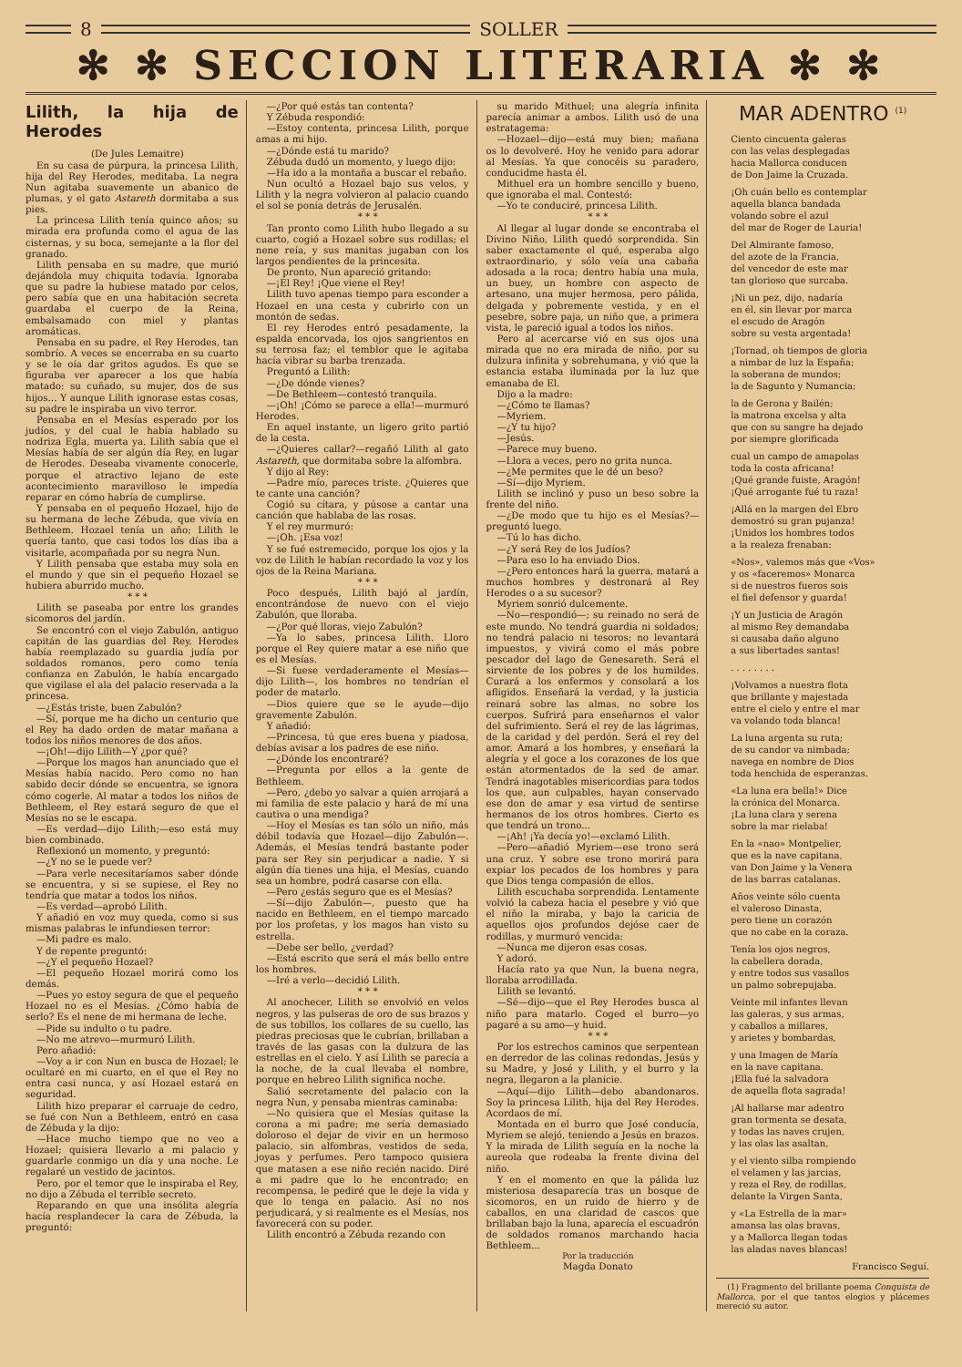8 SOLLER
✻ ✻ SECCION LITERARIA ✻ ✻
Lilith, la hija de Herodes
(De Jules Lemaitre)
En su casa de púrpura, la princesa Lilith, hija del Rey Herodes, meditaba. La negra Nun agitaba suavemente un abanico de plumas, y el gato Astareth dormitaba a sus pies.
La princesa Lilith tenía quince años; su mirada era profunda como el agua de las cisternas, y su boca, semejante a la flor del granado.
Lilith pensaba en su madre, que murió dejándola muy chiquita todavía. Ignoraba que su padre la hubiese matado por celos, pero sabía que en una habitación secreta guardaba el cuerpo de la Reina, embalsamado con miel y plantas aromáticas.
Pensaba en su padre, el Rey Herodes, tan sombrío. A veces se encerraba en su cuarto y se le oía dar gritos agudos. Es que se figuraba ver aparecer a los que había matado: su cuñado, su mujer, dos de sus hijos... Y aunque Lilith ignorase estas cosas, su padre le inspiraba un vivo terror.
Pensaba en el Mesías esperado por los judíos, y del cual le había hablado su nodriza Egla, muerta ya. Lilith sabía que el Mesías había de ser algún día Rey, en lugar de Herodes. Deseaba vivamente conocerle, porque el atractivo lejano de este acontecimiento maravilloso le impedía reparar en cómo habría de cumplirse.
Y pensaba en el pequeño Hozael, hijo de su hermana de leche Zébuda, que vivía en Bethleem. Hozael tenía un año; Lilith le quería tanto, que casi todos los días iba a visitarle, acompañada por su negra Nun.
Y Lilith pensaba que estaba muy sola en el mundo y que sin el pequeño Hozael se hubiera aburrido mucho.
* * *
Lilith se paseaba por entre los grandes sicomoros del jardín.
Se encontró con el viejo Zabulón, antiguo capitán de las guardias del Rey. Herodes había reemplazado su guardia judía por soldados romanos, pero como tenía confianza en Zabulón, le había encargado que vigilase el ala del palacio reservada a la princesa.
—¿Estás triste, buen Zabulón?
—Sí, porque me ha dicho un centurio que el Rey ha dado orden de matar mañana a todos los niños menores de dos años.
—¡Oh!—dijo Lilith—Y ¿por qué?
—Porque los magos han anunciado que el Mesías había nacido. Pero como no han sabido decir dónde se encuentra, se ignora cómo cogerle. Al matar a todos los niños de Bethleem, el Rey estará seguro de que el Mesías no se le escapa.
—Es verdad—dijo Lilith;—eso está muy bien combinado.
Reflexionó un momento, y preguntó:
—¿Y no se le puede ver?
—Para verle necesitaríamos saber dónde se encuentra, y si se supiese, el Rey no tendría que matar a todos los niños.
—Es verdad—aprobó Lilith.
Y añadió en voz muy queda, como si sus mismas palabras le infundiesen terror:
—Mi padre es malo.
Y de repente preguntó:
—¿Y el pequeño Hozael?
—El pequeño Hozael morirá como los demás.
—Pues yo estoy segura de que el pequeño Hozael no es el Mesías. ¿Cómo había de serlo? Es el nene de mi hermana de leche.
—Pide su indulto o tu padre.
—No me atrevo—murmuró Lilith.
Pero añadió:
—Voy a ir con Nun en busca de Hozael; le ocultaré en mi cuarto, en el que el Rey no entra casi nunca, y así Hozael estará en seguridad.
Lilith hizo preparar el carruaje de cedro, se fué con Nun a Bethleem, entró en casa de Zébuda y la dijo:
—Hace mucho tiempo que no veo a Hozael; quisiera llevarlo a mi palacio y guardarle conmigo un día y una noche. Le regalaré un vestido de jacintos.
Pero, por el temor que le inspiraba el Rey, no dijo a Zébuda el terrible secreto.
Reparando en que una insólita alegría hacía resplandecer la cara de Zébuda, la preguntó:
—¿Por qué estás tan contenta?
Y Zébuda respondió:
—Estoy contenta, princesa Lilith, porque amas a mi hijo.
—¿Dónde está tu marido?
Zébuda dudó un momento, y luego dijo:
—Ha ido a la montaña a buscar el rebaño.
Nun ocultó a Hozael bajo sus velos, y Lilith y la negra volvieron al palacio cuando el sol se ponía detrás de Jerusalén.
* * *
Tan pronto como Lilith hubo llegado a su cuarto, cogió a Hozael sobre sus rodillas; el nene reía, y sus manitas jugaban con los largos pendientes de la princesita.
De pronto, Nun apareció gritando:
—¡El Rey! ¡Que viene el Rey!
Lilith tuvo apenas tiempo para esconder a Hozael en una cesta y cubrirlo con un montón de sedas.
El rey Herodes entró pesadamente, la espalda encorvada, los ojos sangrientos en su terrosa faz; el temblor que le agitaba hacía vibrar su barba trenzada.
Preguntó a Lilith:
—¿De dónde vienes?
—De Bethleem—contestó tranquila.
—¡Oh! ¡Cómo se parece a ella!—murmuró Herodes.
En aquel instante, un ligero grito partió de la cesta.
—¿Quieres callar?—regañó Lilith al gato Astareth, que dormitaba sobre la alfombra.
Y dijo al Rey:
—Padre mío, pareces triste. ¿Quieres que te cante una canción?
Cogió su cítara, y púsose a cantar una canción que hablaba de las rosas.
Y el rey murmuró:
—¡Oh. ¡Esa voz!
Y se fué estremecido, porque los ojos y la voz de Lilith le habían recordado la voz y los ojos de la Reina Mariana.
* * *
Poco después, Lilith bajó al jardín, encontrándose de nuevo con el viejo Zabulón, que lloraba.
—¿Por qué lloras, viejo Zabulón?
—Ya lo sabes, princesa Lilith. Lloro porque el Rey quiere matar a ese niño que es el Mesías.
—Si fuese verdaderamente el Mesías—dijo Lilith—, los hombres no tendrían el poder de matarlo.
—Dios quiere que se le ayude—dijo gravemente Zabulón.
Y añadió:
—Princesa, tú que eres buena y piadosa, debías avisar a los padres de ese niño.
—¿Dónde los encontraré?
—Pregunta por ellos a la gente de Bethleem.
—Pero, ¿debo yo salvar a quien arrojará a mi familia de este palacio y hará de mí una cautiva o una mendiga?
—Hoy el Mesías es tan sólo un niño, más débil todavía que Hozael—dijo Zabulón—. Además, el Mesías tendrá bastante poder para ser Rey sin perjudicar a nadie. Y si algún día tienes una hija, el Mesías, cuando sea un hombre, podrá casarse con ella.
—Pero ¿estás seguro que es el Mesías?
—Sí—dijo Zabulón—, puesto que ha nacido en Bethleem, en el tiempo marcado por los profetas, y los magos han visto su estrella.
—Debe ser bello, ¿verdad?
—Está escrito que será el más bello entre los hombres.
—Iré a verlo—decidió Lilith.
* * *
Al anochecer, Lilith se envolvió en velos negros, y las pulseras de oro de sus brazos y de sus tobillos, los collares de su cuello, las piedras preciosas que le cubrían, brillaban a través de las gasas con la dulzura de las estrellas en el cielo. Y así Lilith se parecía a la noche, de la cual llevaba el nombre, porque en hebreo Lilith significa noche.
Salió secretamente del palacio con la negra Nun, y pensaba mientras caminaba:
—No quisiera que el Mesías quitase la corona a mi padre; me sería demasiado doloroso el dejar de vivir en un hermoso palacio, sin alfombras, vestidos de seda, joyas y perfumes. Pero tampoco quisiera que matasen a ese niño recién nacido. Diré a mi padre que lo he encontrado; en recompensa, le pediré que le deje la vida y que lo tenga en palacio. Así no nos perjudicará, y si realmente es el Mesías, nos favorecerá con su poder.
Lilith encontró a Zébuda rezando con
su marido Mithuel; una alegría infinita parecía animar a ambos. Lilith usó de una estratagema:
—Hozael—dijo—está muy bien; mañana os lo devolveré. Hoy he venido para adorar al Mesías. Ya que conocéis su paradero, conducidme hasta él.
Mithuel era un hombre sencillo y bueno, que ignoraba el mal. Contestó:
—Yo te conduciré, princesa Lilith.
* * *
Al llegar al lugar donde se encontraba el Divino Niño, Lilith quedó sorprendida. Sin saber exactamente el qué, esperaba algo extraordinario, y sólo veía una cabaña adosada a la roca; dentro había una mula, un buey, un hombre con aspecto de artesano, una mujer hermosa, pero pálida, delgada y pobremente vestida, y en el pesebre, sobre paja, un niño que, a primera vista, le pareció igual a todos los niños.
Pero al acercarse vió en sus ojos una mirada que no era mirada de niño, por su dulzura infinita y sobrehumana, y vió que la estancia estaba iluminada por la luz que emanaba de El.
Dijo a la madre:
—¿Cómo te llamas?
—Myriem.
—¿Y tu hijo?
—Jesús.
—Parece muy bueno.
—Llora a veces, pero no grita nunca.
—¿Me permites que le dé un beso?
—Sí—dijo Myriem.
Lilith se inclinó y puso un beso sobre la frente del niño.
—¿De modo que tu hijo es el Mesías?—preguntó luego.
—Tú lo has dicho.
—¿Y será Rey de los Judíos?
—Para eso lo ha enviado Dios.
—¿Pero entonces hará la guerra, matará a muchos hombres y destronará al Rey Herodes o a su sucesor?
Myriem sonrió dulcemente.
—No—respondió—; su reinado no será de este mundo. No tendrá guardia ni soldados; no tendrá palacio ni tesoros; no levantará impuestos, y vivirá como el más pobre pescador del lago de Genesareth. Será el sirviente de los pobres y de los humildes. Curará a los enfermos y consolará a los afligidos. Enseñará la verdad, y la justicia reinará sobre las almas, no sobre los cuerpos. Sufrirá para enseñarnos el valor del sufrimiento. Será el rey de las lágrimas, de la caridad y del perdón. Será el rey del amor. Amará a los hombres, y enseñará la alegría y el goce a los corazones de los que están atormentados de la sed de amar. Tendrá inagotables misericordias para todos los que, aun culpables, hayan conservado ese don de amar y esa virtud de sentirse hermanos de los otros hombres. Cierto es que tendrá un trono...
—¡Ah! ¡Ya decía yo!—exclamó Lilith.
—Pero—añadió Myriem—ese trono será una cruz. Y sobre ese trono morirá para expiar los pecados de los hombres y para que Dios tenga compasión de ellos.
Lilith escuchaba sorprendida. Lentamente volvió la cabeza hacia el pesebre y vió que el niño la miraba, y bajo la caricia de aquellos ojos profundos dejóse caer de rodillas, y murmuró vencida:
—Nunca me dijeron esas cosas.
Y adoró.
Hacía rato ya que Nun, la buena negra, lloraba arrodillada.
Lilith se levantó.
—Sé—dijo—que el Rey Herodes busca al niño para matarlo. Coged el burro—yo pagaré a su amo—y huid.
* * *
Por los estrechos caminos que serpentean en derredor de las colinas redondas, Jesús y su Madre, y José y Lilith, y el burro y la negra, llegaron a la planicie.
—Aquí—dijo Lilith—debo abandonaros. Soy la princesa Lilith, hija del Rey Herodes. Acordaos de mí.
Montada en el burro que José conducía, Myriem se alejó, teniendo a Jesús en brazos. Y la mirada de Lilith seguía en la noche la aureola que rodeaba la frente divina del niño.
Y en el momento en que la pálida luz misteriosa desaparecía tras un bosque de sicomoros, en un ruido de hierro y de caballos, en una claridad de cascos que brillaban bajo la luna, aparecía el escuadrón de soldados romanos marchando hacia Bethleem...
Por la traducción
Magda Donato
MAR ADENTRO <sup>(1)</sup>
Ciento cincuenta galeras
con las velas desplegadas
hacia Mallorca conducen
de Don Jaime la Cruzada.
¡Oh cuán bello es contemplar
aquella blanca bandada
volando sobre el azul
del mar de Roger de Lauria!
Del Almirante famoso,
del azote de la Francia,
del vencedor de este mar
tan glorioso que surcaba.
¡Ni un pez, dijo, nadaría
en él, sin llevar por marca
el escudo de Aragón
sobre su vesta argentada!
¡Tornad, oh tiempos de gloria
a nimbar de luz la España;
la soberana de mundos;
la de Sagunto y Numancia;
la de Gerona y Bailén;
la matrona excelsa y alta
que con su sangre ha dejado
por siempre glorificada
cual un campo de amapolas
toda la costa africana!
¡Qué grande fuiste, Aragón!
¡Qué arrogante fué tu raza!
¡Allá en la margen del Ebro
demostró su gran pujanza!
¡Unidos los hombres todos
a la realeza frenaban:
«Nos», valemos más que «Vos»
y os «faceremos» Monarca
si de nuestros fueros sois
el fiel defensor y guarda!
¡Y un Justicia de Aragón
al mismo Rey demandaba
si causaba daño alguno
a sus libertades santas!
. . . . . . . .
¡Volvamos a nuestra flota
que brillante y majestada
entre el cielo y entre el mar
va volando toda blanca!
La luna argenta su ruta;
de su candor va nimbada;
navega en nombre de Dios
toda henchida de esperanzas.
«La luna era bella!» Dice
la crónica del Monarca.
¡La luna clara y serena
sobre la mar rielaba!
En la «nao» Montpelier,
que es la nave capitana,
van Don Jaime y la Venera
de las barras catalanas.
Años veinte sólo cuenta
el valeroso Dinasta,
pero tiene un corazón
que no cabe en la coraza.
Tenía los ojos negros,
la cabellera dorada,
y entre todos sus vasallos
un palmo sobrepujaba.
Veinte mil infantes llevan
las galeras, y sus armas,
y caballos a millares,
y arietes y bombardas,
y una Imagen de María
en la nave capitana.
¡Ella fué la salvadora
de aquella flota sagrada!
¡Al hallarse mar adentro
gran tormenta se desata,
y todas las naves crujen,
y las olas las asaltan,
y el viento silba rompiendo
el velamen y las jarcias,
y reza el Rey, de rodillas,
delante la Virgen Santa,
y «La Estrella de la mar»
amansa las olas bravas,
y a Mallorca llegan todas
las aladas naves blancas!
Francisco Seguí.
(1) Fragmento del brillante poema Conquista de Mallorca, por el que tantos elogios y plácemes mereció su autor.